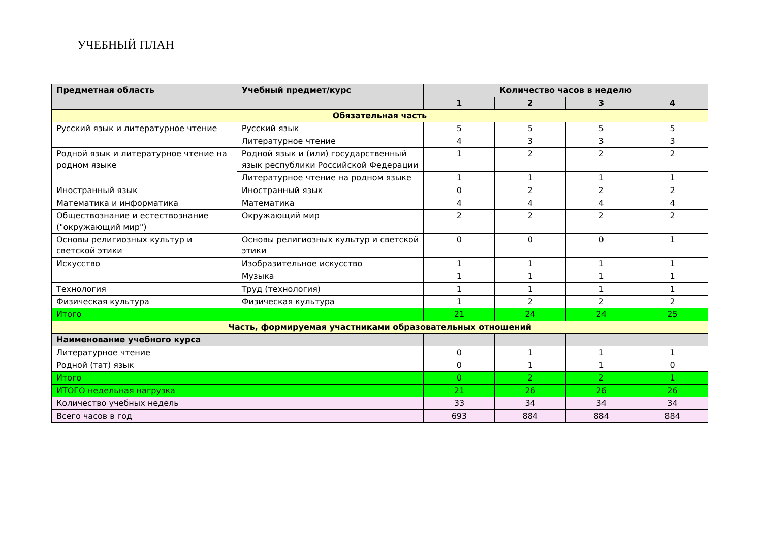УЧЕБНЫЙ ПЛАН
| Предметная область | Учебный предмет/курс | Количество часов в неделю | | | |
| --- | --- | --- | --- | --- | --- |
| | | 1 | 2 | 3 | 4 |
| Обязательная часть | | | | | |
| Русский язык и литературное чтение | Русский язык | 5 | 5 | 5 | 5 |
| | Литературное чтение | 4 | 3 | 3 | 3 |
| Родной язык и литературное чтение на родном языке | Родной язык и (или) государственный язык республики Российской Федерации | 1 | 2 | 2 | 2 |
| | Литературное чтение на родном языке | 1 | 1 | 1 | 1 |
| Иностранный язык | Иностранный язык | 0 | 2 | 2 | 2 |
| Математика и информатика | Математика | 4 | 4 | 4 | 4 |
| Обществознание и естествознание ("окружающий мир") | Окружающий мир | 2 | 2 | 2 | 2 |
| Основы религиозных культур и светской этики | Основы религиозных культур и светской этики | 0 | 0 | 0 | 1 |
| Искусство | Изобразительное искусство | 1 | 1 | 1 | 1 |
| | Музыка | 1 | 1 | 1 | 1 |
| Технология | Труд (технология) | 1 | 1 | 1 | 1 |
| Физическая культура | Физическая культура | 1 | 2 | 2 | 2 |
| Итого | | 21 | 24 | 24 | 25 |
| Часть, формируемая участниками образовательных отношений | | | | | |
| Наименование учебного курса | | | | | |
| Литературное чтение | | 0 | 1 | 1 | 1 |
| Родной (тат) язык | | 0 | 1 | 1 | 0 |
| Итого | | 0 | 2 | 2 | 1 |
| ИТОГО недельная нагрузка | | 21 | 26 | 26 | 26 |
| Количество учебных недель | | 33 | 34 | 34 | 34 |
| Всего часов в год | | 693 | 884 | 884 | 884 |